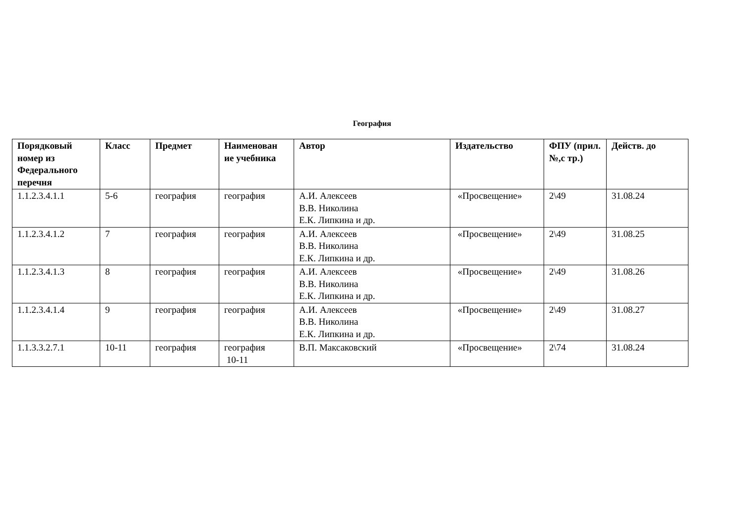География
| Порядковый номер из Федерального перечня | Класс | Предмет | Наименован ие учебника | Автор | Издательство | ФПУ (прил.№,с тр.) | Действ. до |
| --- | --- | --- | --- | --- | --- | --- | --- |
| 1.1.2.3.4.1.1 | 5-6 | география | география | А.И. Алексеев В.В. Николина Е.К. Липкина и др. | «Просвещение» | 2\49 | 31.08.24 |
| 1.1.2.3.4.1.2 | 7 | география | география | А.И. Алексеев В.В. Николина Е.К. Липкина и др. | «Просвещение» | 2\49 | 31.08.25 |
| 1.1.2.3.4.1.3 | 8 | география | география | А.И. Алексеев В.В. Николина Е.К. Липкина и др. | «Просвещение» | 2\49 | 31.08.26 |
| 1.1.2.3.4.1.4 | 9 | география | география | А.И. Алексеев В.В. Николина Е.К. Липкина и др. | «Просвещение» | 2\49 | 31.08.27 |
| 1.1.3.3.2.7.1 | 10-11 | география | география 10-11 | В.П. Максаковский | «Просвещение» | 2\74 | 31.08.24 |